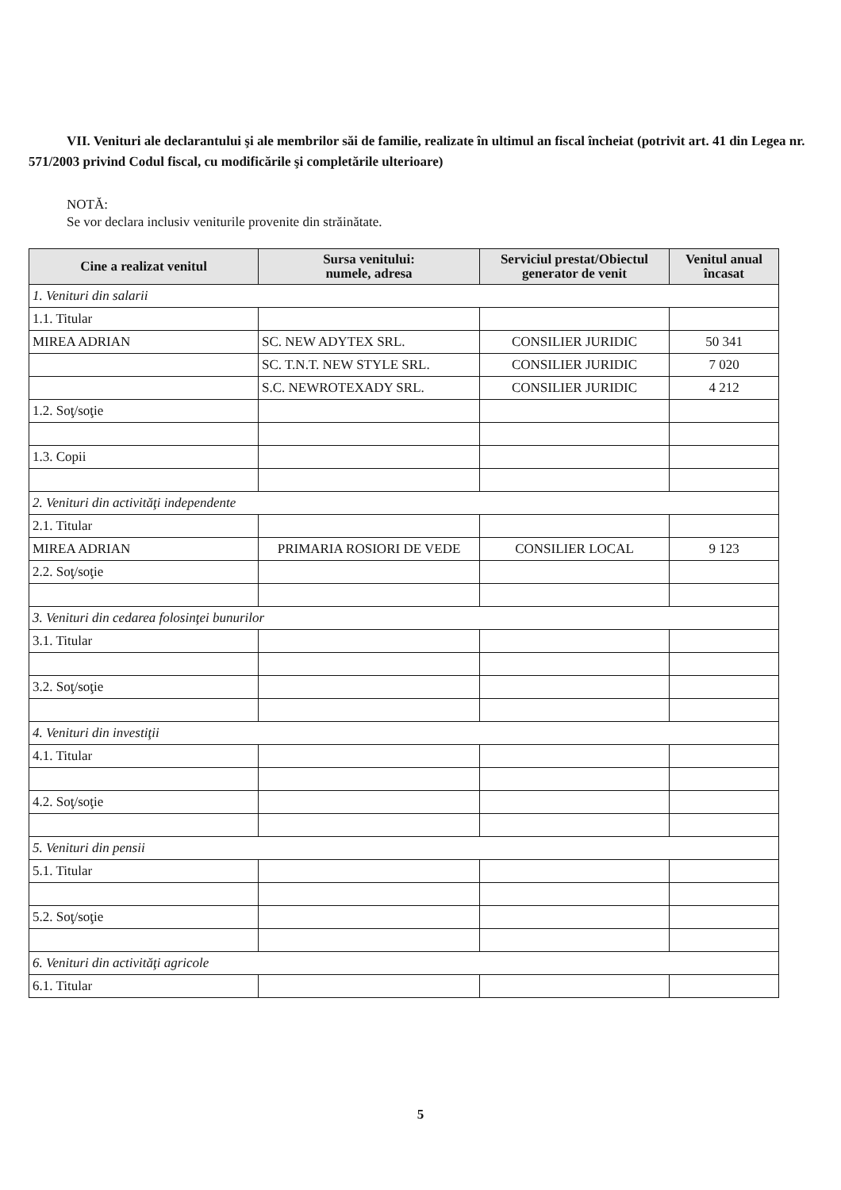VII. Venituri ale declarantului şi ale membrilor săi de familie, realizate în ultimul an fiscal încheiat (potrivit art. 41 din Legea nr. 571/2003 privind Codul fiscal, cu modificările şi completările ulterioare)
NOTĂ:
Se vor declara inclusiv veniturile provenite din străinătate.
| Cine a realizat venitul | Sursa venitului: numele, adresa | Serviciul prestat/Obiectul generator de venit | Venitul anual încasat |
| --- | --- | --- | --- |
| 1. Venituri din salarii | | | |
| 1.1. Titular | | | |
| MIREA ADRIAN | SC. NEW ADYTEX SRL. | CONSILIER JURIDIC | 50 341 |
| | SC. T.N.T. NEW STYLE SRL. | CONSILIER JURIDIC | 7 020 |
| | S.C. NEWROTEXADY SRL. | CONSILIER JURIDIC | 4 212 |
| 1.2. Soţ/soţie | | | |
| 1.3. Copii | | | |
| 2. Venituri din activităţi independente | | | |
| 2.1. Titular | | | |
| MIREA ADRIAN | PRIMARIA ROSIORI DE VEDE | CONSILIER LOCAL | 9 123 |
| 2.2. Soţ/soţie | | | |
| 3. Venituri din cedarea folosinţei bunurilor | | | |
| 3.1. Titular | | | |
| 3.2. Soţ/soţie | | | |
| 4. Venituri din investiţii | | | |
| 4.1. Titular | | | |
| 4.2. Soţ/soţie | | | |
| 5. Venituri din pensii | | | |
| 5.1. Titular | | | |
| 5.2. Soţ/soţie | | | |
| 6. Venituri din activităţi agricole | | | |
| 6.1. Titular | | | |
5